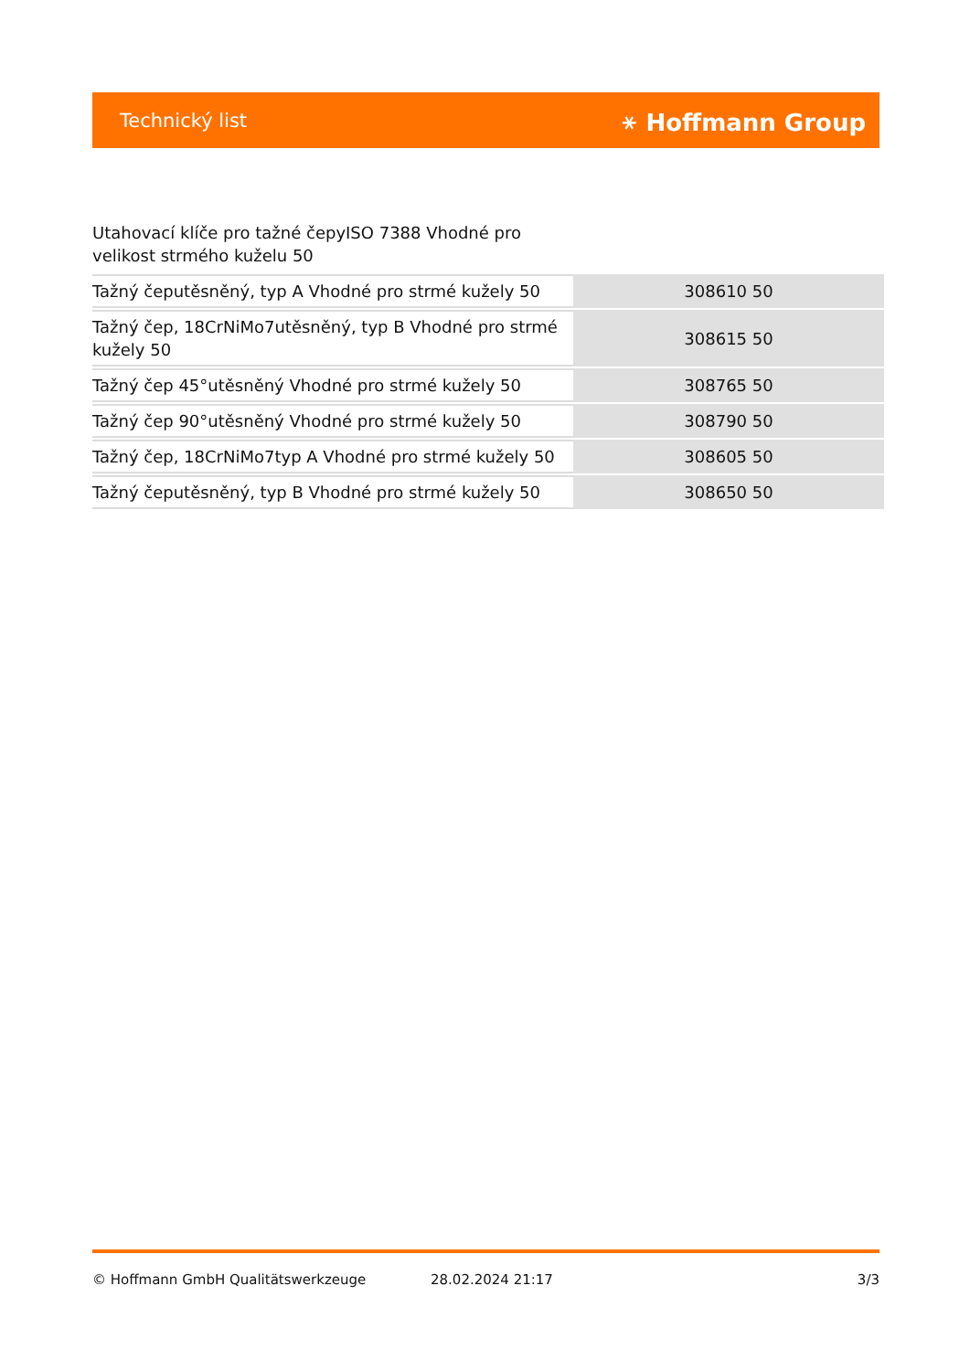Technický list ⚹ Hoffmann Group
Utahovací klíče pro tažné čepyISO 7388 Vhodné pro velikost strmého kuželu 50
| Tažný čeputěsněný, typ A Vhodné pro strmé kužely 50 | 308610 50 |
| Tažný čep, 18CrNiMo7utěsněný, typ B Vhodné pro strmé kužely 50 | 308615 50 |
| Tažný čep 45°utěsněný Vhodné pro strmé kužely 50 | 308765 50 |
| Tažný čep 90°utěsněný Vhodné pro strmé kužely 50 | 308790 50 |
| Tažný čep, 18CrNiMo7typ A Vhodné pro strmé kužely 50 | 308605 50 |
| Tažný čeputěsněný, typ B Vhodné pro strmé kužely 50 | 308650 50 |
© Hoffmann GmbH Qualitätswerkzeuge 28.02.2024 21:17 3/3